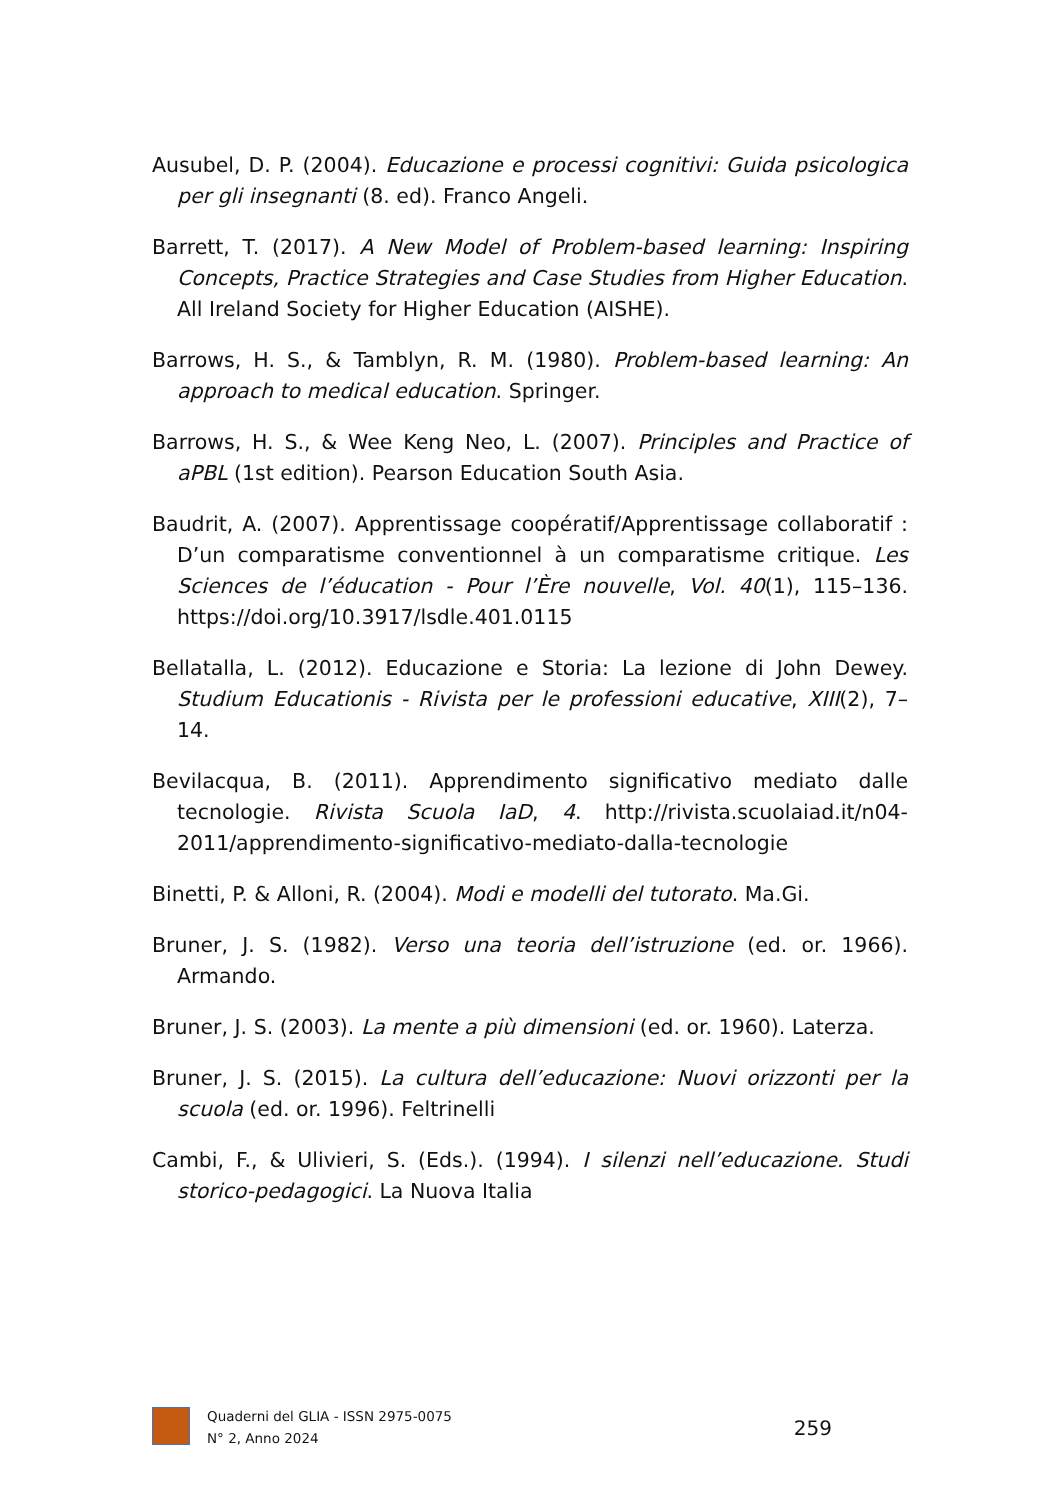Ausubel, D. P. (2004). Educazione e processi cognitivi: Guida psicologica per gli insegnanti (8. ed). Franco Angeli.
Barrett, T. (2017). A New Model of Problem-based learning: Inspiring Concepts, Practice Strategies and Case Studies from Higher Education. All Ireland Society for Higher Education (AISHE).
Barrows, H. S., & Tamblyn, R. M. (1980). Problem-based learning: An approach to medical education. Springer.
Barrows, H. S., & Wee Keng Neo, L. (2007). Principles and Practice of aPBL (1st edition). Pearson Education South Asia.
Baudrit, A. (2007). Apprentissage coopératif/Apprentissage collaboratif : D’un comparatisme conventionnel à un comparatisme critique. Les Sciences de l’éducation - Pour l’Ère nouvelle, Vol. 40(1), 115–136. https://doi.org/10.3917/lsdle.401.0115
Bellatalla, L. (2012). Educazione e Storia: La lezione di John Dewey. Studium Educationis - Rivista per le professioni educative, XIII(2), 7–14.
Bevilacqua, B. (2011). Apprendimento significativo mediato dalle tecnologie. Rivista Scuola IaD, 4. http://rivista.scuolaiad.it/n04-2011/apprendimento-significativo-mediato-dalla-tecnologie
Binetti, P. & Alloni, R. (2004). Modi e modelli del tutorato. Ma.Gi.
Bruner, J. S. (1982). Verso una teoria dell’istruzione (ed. or. 1966). Armando.
Bruner, J. S. (2003). La mente a più dimensioni (ed. or. 1960). Laterza.
Bruner, J. S. (2015). La cultura dell’educazione: Nuovi orizzonti per la scuola (ed. or. 1996). Feltrinelli
Cambi, F., & Ulivieri, S. (Eds.). (1994). I silenzi nell’educazione. Studi storico-pedagogici. La Nuova Italia
Quaderni del GLIA - ISSN 2975-0075
N° 2, Anno 2024
259